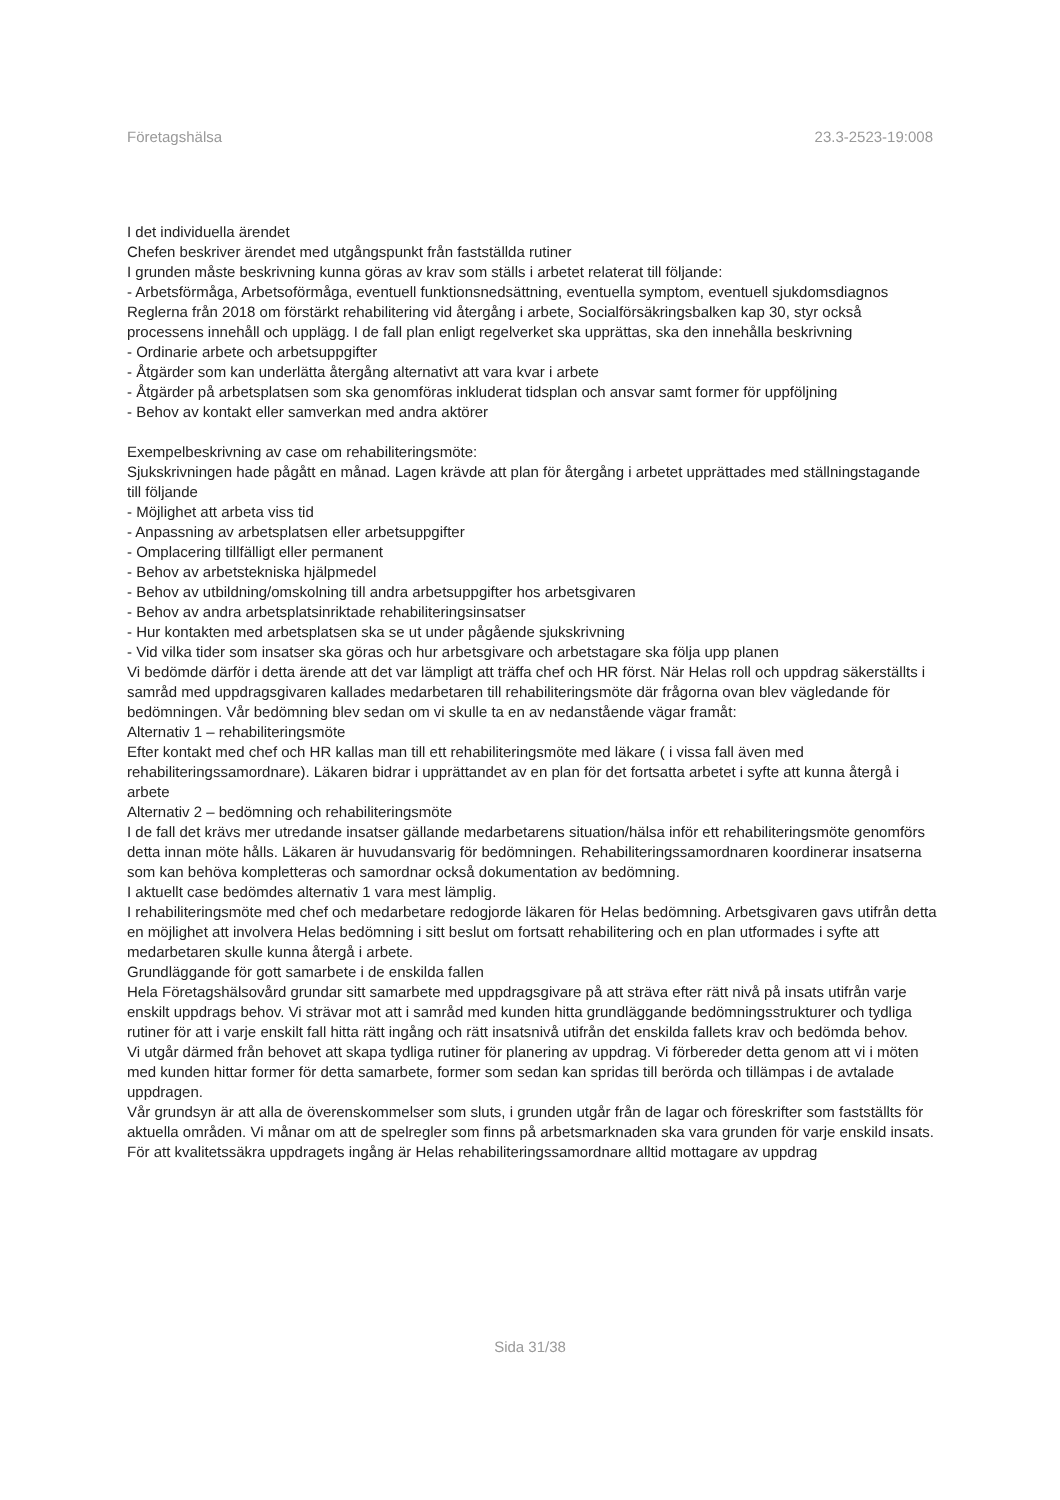Företagshälsa 23.3-2523-19:008
I det individuella ärendet
Chefen beskriver ärendet med utgångspunkt från fastställda rutiner
I grunden måste beskrivning kunna göras av krav som ställs i arbetet relaterat till följande:
- Arbetsförmåga, Arbetsoförmåga, eventuell funktionsnedsättning, eventuella symptom, eventuell sjukdomsdiagnos
Reglerna från 2018 om förstärkt rehabilitering vid återgång i arbete, Socialförsäkringsbalken kap 30, styr också processens innehåll och upplägg. I de fall plan enligt regelverket ska upprättas, ska den innehålla beskrivning
- Ordinarie arbete och arbetsuppgifter
- Åtgärder som kan underlätta återgång alternativt att vara kvar i arbete
- Åtgärder på arbetsplatsen som ska genomföras inkluderat tidsplan och ansvar samt former för uppföljning
- Behov av kontakt eller samverkan med andra aktörer
Exempelbeskrivning av case om rehabiliteringsmöte:
Sjukskrivningen hade pågått en månad. Lagen krävde att plan för återgång i arbetet upprättades med ställningstagande till följande
- Möjlighet att arbeta viss tid
- Anpassning av arbetsplatsen eller arbetsuppgifter
- Omplacering tillfälligt eller permanent
- Behov av arbetstekniska hjälpmedel
- Behov av utbildning/omskolning till andra arbetsuppgifter hos arbetsgivaren
- Behov av andra arbetsplatsinriktade rehabiliteringsinsatser
- Hur kontakten med arbetsplatsen ska se ut under pågående sjukskrivning
- Vid vilka tider som insatser ska göras och hur arbetsgivare och arbetstagare ska följa upp planen
Vi bedömde därför i detta ärende att det var lämpligt att träffa chef och HR först. När Helas roll och uppdrag säkerställts i samråd med uppdragsgivaren kallades medarbetaren till rehabiliteringsmöte där frågorna ovan blev vägledande för bedömningen. Vår bedömning blev sedan om vi skulle ta en av nedanstående vägar framåt:
Alternativ 1 – rehabiliteringsmöte
Efter kontakt med chef och HR kallas man till ett rehabiliteringsmöte med läkare ( i vissa fall även med rehabiliteringssamordnare). Läkaren bidrar i upprättandet av en plan för det fortsatta arbetet i syfte att kunna återgå i arbete
Alternativ 2 – bedömning och rehabiliteringsmöte
I de fall det krävs mer utredande insatser gällande medarbetarens situation/hälsa inför ett rehabiliteringsmöte genomförs detta innan möte hålls. Läkaren är huvudansvarig för bedömningen. Rehabiliteringssamordnaren koordinerar insatserna som kan behöva kompletteras och samordnar också dokumentation av bedömning.
I aktuellt case bedömdes alternativ 1 vara mest lämplig.
I rehabiliteringsmöte med chef och medarbetare redogjorde läkaren för Helas bedömning. Arbetsgivaren gavs utifrån detta en möjlighet att involvera Helas bedömning i sitt beslut om fortsatt rehabilitering och en plan utformades i syfte att medarbetaren skulle kunna återgå i arbete.
Grundläggande för gott samarbete i de enskilda fallen
Hela Företagshälsovård grundar sitt samarbete med uppdragsgivare på att sträva efter rätt nivå på insats utifrån varje enskilt uppdrags behov. Vi strävar mot att i samråd med kunden hitta grundläggande bedömningsstrukturer och tydliga rutiner för att i varje enskilt fall hitta rätt ingång och rätt insatsnivå utifrån det enskilda fallets krav och bedömda behov.
Vi utgår därmed från behovet att skapa tydliga rutiner för planering av uppdrag. Vi förbereder detta genom att vi i möten med kunden hittar former för detta samarbete, former som sedan kan spridas till berörda och tillämpas i de avtalade uppdragen.
Vår grundsyn är att alla de överenskommelser som sluts, i grunden utgår från de lagar och föreskrifter som fastställts för aktuella områden. Vi månar om att de spelregler som finns på arbetsmarknaden ska vara grunden för varje enskild insats.
För att kvalitetssäkra uppdragets ingång är Helas rehabiliteringssamordnare alltid mottagare av uppdrag
Sida 31/38